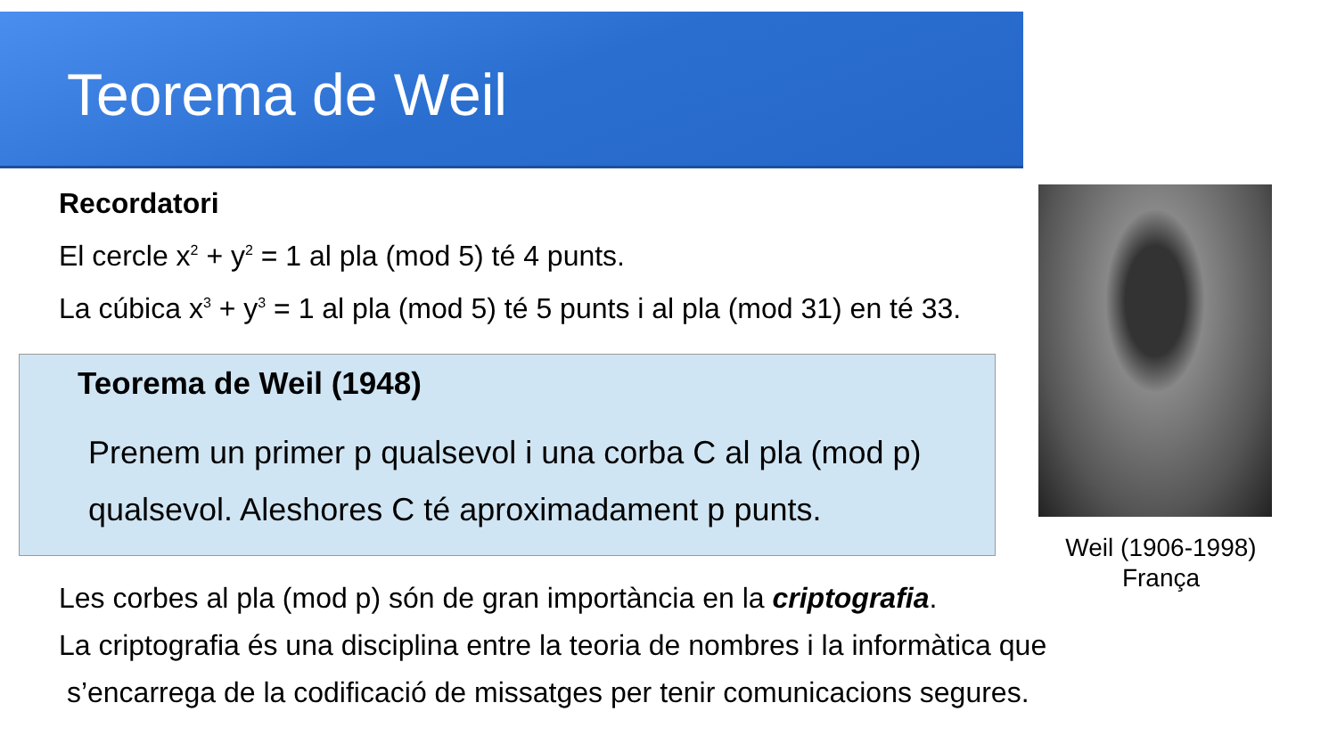Teorema de Weil
Recordatori
El cercle x<sup>2</sup> + y<sup>2</sup> = 1 al pla (mod 5) té 4 punts.
La cúbica x<sup>3</sup> + y<sup>3</sup> = 1 al pla (mod 5) té 5 punts i al pla (mod 31) en té 33.
Teorema de Weil (1948)
Prenem un primer p qualsevol i una corba C al pla (mod p) qualsevol. Aleshores C té aproximadament p punts.
Weil (1906-1998)
França
Les corbes al pla (mod p) són de gran importància en la criptografia.
La criptografia és una disciplina entre la teoria de nombres i la informàtica que
s’encarrega de la codificació de missatges per tenir comunicacions segures.